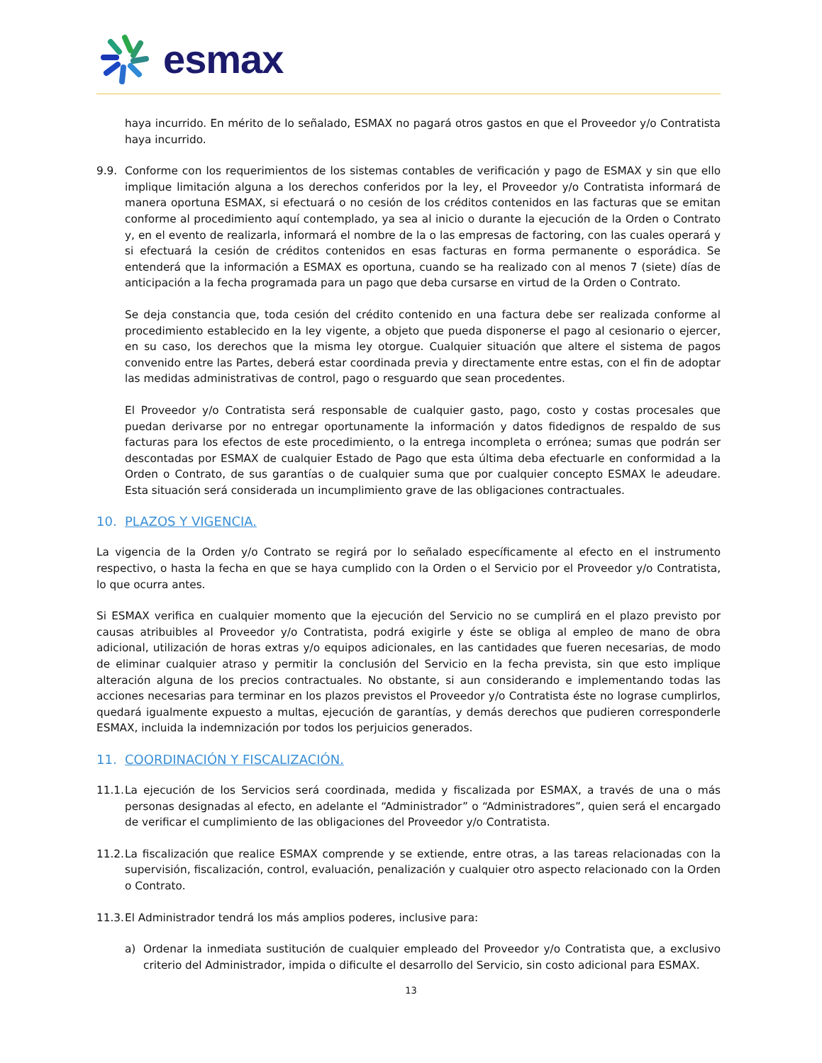esmax
haya incurrido. En mérito de lo señalado, ESMAX no pagará otros gastos en que el Proveedor y/o Contratista haya incurrido.
9.9. Conforme con los requerimientos de los sistemas contables de verificación y pago de ESMAX y sin que ello implique limitación alguna a los derechos conferidos por la ley, el Proveedor y/o Contratista informará de manera oportuna ESMAX, si efectuará o no cesión de los créditos contenidos en las facturas que se emitan conforme al procedimiento aquí contemplado, ya sea al inicio o durante la ejecución de la Orden o Contrato y, en el evento de realizarla, informará el nombre de la o las empresas de factoring, con las cuales operará y si efectuará la cesión de créditos contenidos en esas facturas en forma permanente o esporádica. Se entenderá que la información a ESMAX es oportuna, cuando se ha realizado con al menos 7 (siete) días de anticipación a la fecha programada para un pago que deba cursarse en virtud de la Orden o Contrato.
Se deja constancia que, toda cesión del crédito contenido en una factura debe ser realizada conforme al procedimiento establecido en la ley vigente, a objeto que pueda disponerse el pago al cesionario o ejercer, en su caso, los derechos que la misma ley otorgue. Cualquier situación que altere el sistema de pagos convenido entre las Partes, deberá estar coordinada previa y directamente entre estas, con el fin de adoptar las medidas administrativas de control, pago o resguardo que sean procedentes.
El Proveedor y/o Contratista será responsable de cualquier gasto, pago, costo y costas procesales que puedan derivarse por no entregar oportunamente la información y datos fidedignos de respaldo de sus facturas para los efectos de este procedimiento, o la entrega incompleta o errónea; sumas que podrán ser descontadas por ESMAX de cualquier Estado de Pago que esta última deba efectuarle en conformidad a la Orden o Contrato, de sus garantías o de cualquier suma que por cualquier concepto ESMAX le adeudare. Esta situación será considerada un incumplimiento grave de las obligaciones contractuales.
10. PLAZOS Y VIGENCIA.
La vigencia de la Orden y/o Contrato se regirá por lo señalado específicamente al efecto en el instrumento respectivo, o hasta la fecha en que se haya cumplido con la Orden o el Servicio por el Proveedor y/o Contratista, lo que ocurra antes.
Si ESMAX verifica en cualquier momento que la ejecución del Servicio no se cumplirá en el plazo previsto por causas atribuibles al Proveedor y/o Contratista, podrá exigirle y éste se obliga al empleo de mano de obra adicional, utilización de horas extras y/o equipos adicionales, en las cantidades que fueren necesarias, de modo de eliminar cualquier atraso y permitir la conclusión del Servicio en la fecha prevista, sin que esto implique alteración alguna de los precios contractuales. No obstante, si aun considerando e implementando todas las acciones necesarias para terminar en los plazos previstos el Proveedor y/o Contratista éste no lograse cumplirlos, quedará igualmente expuesto a multas, ejecución de garantías, y demás derechos que pudieren corresponderle ESMAX, incluida la indemnización por todos los perjuicios generados.
11. COORDINACIÓN Y FISCALIZACIÓN.
11.1.
La ejecución de los Servicios será coordinada, medida y fiscalizada por ESMAX, a través de una o más personas designadas al efecto, en adelante el “Administrador” o “Administradores”, quien será el encargado de verificar el cumplimiento de las obligaciones del Proveedor y/o Contratista.
11.2.
La fiscalización que realice ESMAX comprende y se extiende, entre otras, a las tareas relacionadas con la supervisión, fiscalización, control, evaluación, penalización y cualquier otro aspecto relacionado con la Orden o Contrato.
11.3.
El Administrador tendrá los más amplios poderes, inclusive para:
a) Ordenar la inmediata sustitución de cualquier empleado del Proveedor y/o Contratista que, a exclusivo criterio del Administrador, impida o dificulte el desarrollo del Servicio, sin costo adicional para ESMAX.
13